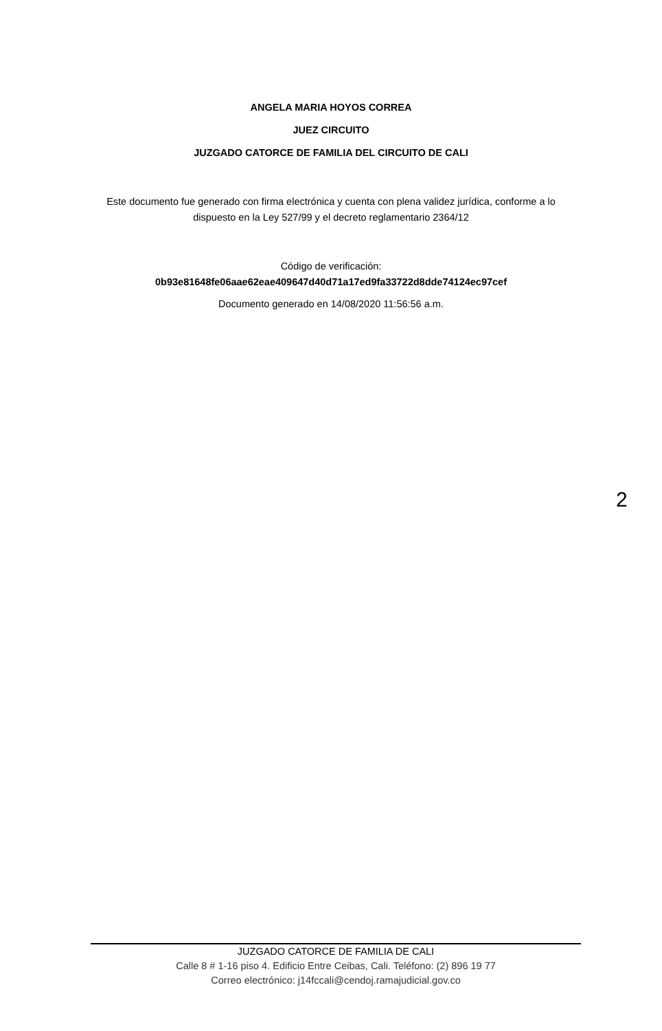ANGELA MARIA HOYOS CORREA
JUEZ CIRCUITO
JUZGADO CATORCE DE FAMILIA DEL CIRCUITO DE CALI
Este documento fue generado con firma electrónica y cuenta con plena validez jurídica, conforme a lo dispuesto en la Ley 527/99 y el decreto reglamentario 2364/12
Código de verificación:
0b93e81648fe06aae62eae409647d40d71a17ed9fa33722d8dde74124ec97cef
Documento generado en 14/08/2020 11:56:56 a.m.
2
JUZGADO CATORCE DE FAMILIA DE CALI
Calle 8 # 1-16 piso 4. Edificio Entre Ceibas, Cali. Teléfono: (2) 896 19 77
Correo electrónico: j14fccali@cendoj.ramajudicial.gov.co